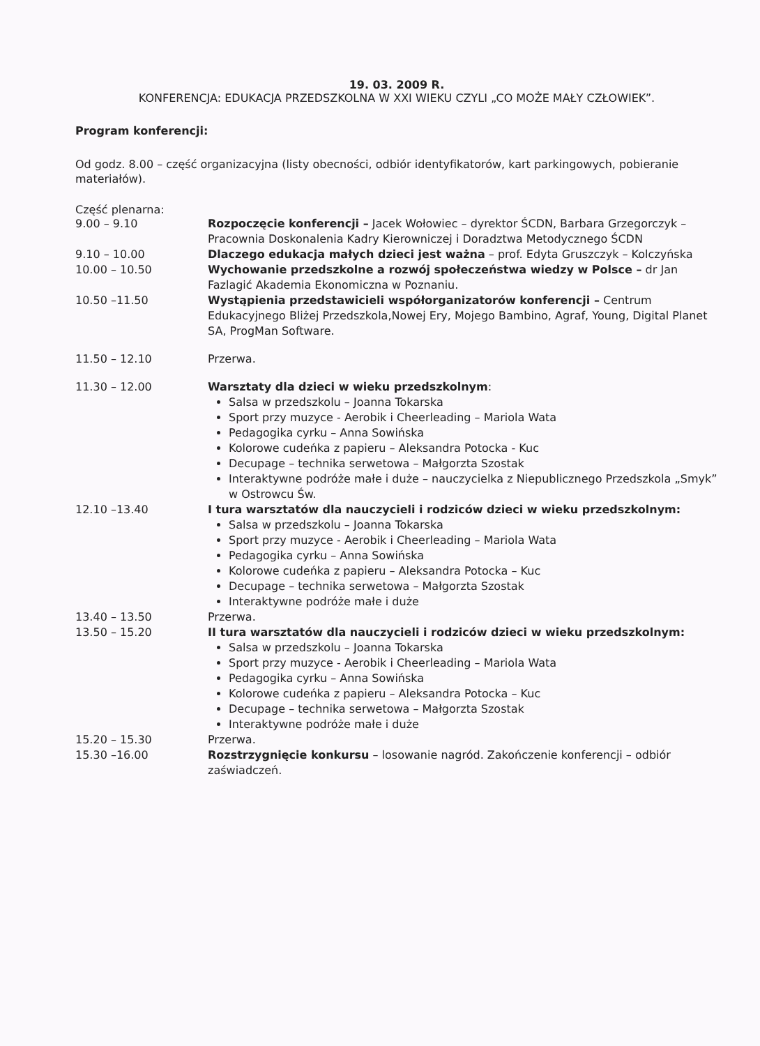19. 03. 2009 R.
KONFERENCJA: EDUKACJA PRZEDSZKOLNA W XXI WIEKU CZYLI „CO MOŻE MAŁY CZŁOWIEK”.
Program konferencji:
Od godz. 8.00 – część organizacyjna (listy obecności, odbiór identyfikatorów, kart parkingowych, pobieranie materiałów).
Część plenarna:
9.00 – 9.10 Rozpoczęcie konferencji – Jacek Wołowiec – dyrektor ŚCDN, Barbara Grzegorczyk – Pracownia Doskonalenia Kadry Kierowniczej i Doradztwa Metodycznego ŚCDN
9.10 – 10.00 Dlaczego edukacja małych dzieci jest ważna – prof. Edyta Gruszczyk – Kolczyńska
10.00 – 10.50 Wychowanie przedszkolne a rozwój społeczeństwa wiedzy w Polsce – dr Jan Fazlagić Akademia Ekonomiczna w Poznaniu.
10.50 –11.50 Wystąpienia przedstawicieli współorganizatorów konferencji – Centrum Edukacyjnego Bliżej Przedszkola,Nowej Ery, Mojego Bambino, Agraf, Young, Digital Planet SA, ProgMan Software.
11.50 – 12.10 Przerwa.
11.30 – 12.00 Warsztaty dla dzieci w wieku przedszkolnym:
Salsa w przedszkolu – Joanna Tokarska
Sport przy muzyce - Aerobik i Cheerleading – Mariola Wata
Pedagogika cyrku – Anna Sowińska
Kolorowe cudeńka z papieru – Aleksandra Potocka - Kuc
Decupage – technika serwetowa – Małgorzta Szostak
Interaktywne podróże małe i duże – nauczycielka z Niepublicznego Przedszkola „Smyk” w Ostrowcu Św.
12.10 –13.40 I tura warsztatów dla nauczycieli i rodziców dzieci w wieku przedszkolnym:
Salsa w przedszkolu – Joanna Tokarska
Sport przy muzyce - Aerobik i Cheerleading – Mariola Wata
Pedagogika cyrku – Anna Sowińska
Kolorowe cudeńka z papieru – Aleksandra Potocka – Kuc
Decupage – technika serwetowa – Małgorzta Szostak
Interaktywne podróże małe i duże
13.40 – 13.50 Przerwa.
13.50 – 15.20 II tura warsztatów dla nauczycieli i rodziców dzieci w wieku przedszkolnym:
Salsa w przedszkolu – Joanna Tokarska
Sport przy muzyce - Aerobik i Cheerleading – Mariola Wata
Pedagogika cyrku – Anna Sowińska
Kolorowe cudeńka z papieru – Aleksandra Potocka – Kuc
Decupage – technika serwetowa – Małgorzta Szostak
Interaktywne podróże małe i duże
15.20 – 15.30 Przerwa.
15.30 –16.00 Rozstrzygnięcie konkursu – losowanie nagród. Zakończenie konferencji – odbiór zaświadczeń.